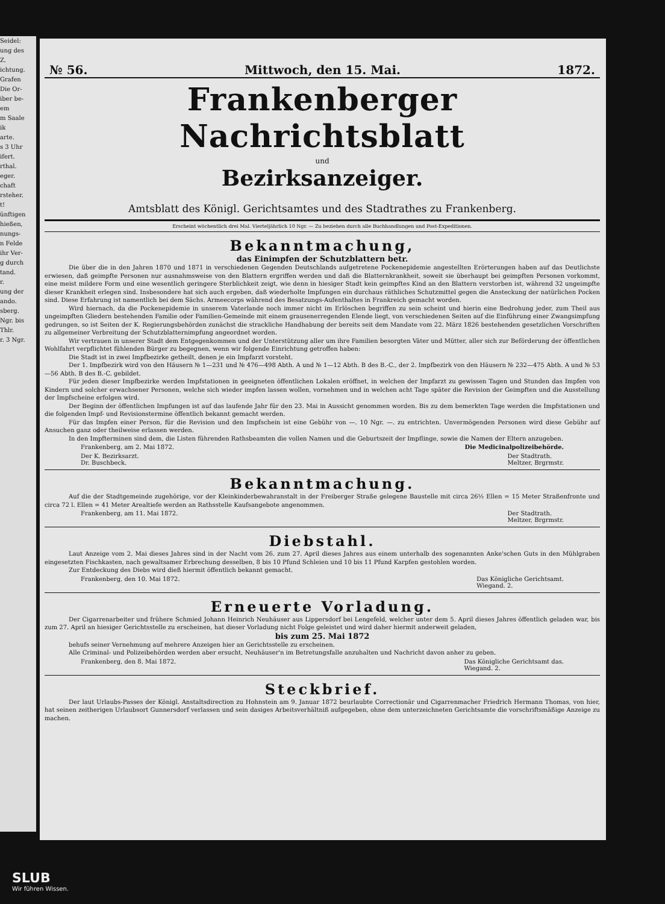Seidel:
ung des
Z.
ichtung.
Grafen
Die Or-
iber be-
em
m Saale
ik
arte.
s 3 Uhr
ifert.
rthal.
eger.
chaft
rsteher.
t!
ünftigen
hießen,
nungs-
n Felde
ihr Ver-
g durch
tand.
r.
ung der
ando.
sberg.
Ngr. bis
Thlr.
r. 3 Ngr.
№ 56. Mittwoch, den 15. Mai. 1872.
Frankenberger Nachrichtsblatt
und
Bezirksanzeiger.
Amtsblatt des Königl. Gerichtsamtes und des Stadtrathes zu Frankenberg.
Erscheint wöchentlich drei Mal. Vierteljährlich 10 Ngr. — Zu beziehen durch alle Buchhandlungen und Post-Expeditionen.
Bekanntmachung,
das Einimpfen der Schutzblattern betr.
Die über die in den Jahren 1870 und 1871 in verschiedenen Gegenden Deutschlands aufgetretene Pockenepidemie angestellten Erörterungen haben auf das Deutlichste erwiesen, daß geimpfte Personen nur ausnahmsweise von den Blattern ergriffen werden und daß die Blatternkrankheit, soweit sie überhaupt bei geimpften Personen vorkommt, eine meist mildere Form und eine wesentlich geringere Sterblichkeit zeigt, wie denn in hiesiger Stadt kein geimpftes Kind an den Blattern verstorben ist, während 32 ungeimpfte dieser Krankheit erlegen sind. Insbesondere hat sich auch ergeben, daß wiederholte Impfungen ein durchaus räthliches Schutzmittel gegen die Ansteckung der natürlichen Pocken sind. Diese Erfahrung ist namentlich bei dem Sächs. Armeecorps während des Besatzungs-Aufenthaltes in Frankreich gemacht worden.
Wird hiernach, da die Pockenepidemie in unserem Vaterlande noch immer nicht im Erlöschen begriffen zu sein scheint und hierin eine Bedrohung jeder, zum Theil aus ungeimpften Gliedern bestehenden Familie oder Familien-Gemeinde mit einem grausenerregenden Elende liegt, von verschiedenen Seiten auf die Einführung einer Zwangsimpfung gedrungen, so ist Seiten der K. Regierungsbehörden zunächst die strackliche Handhabung der bereits seit dem Mandate vom 22. März 1826 bestehenden gesetzlichen Vorschriften zu allgemeiner Verbreitung der Schutzblatternimpfung angeordnet worden.
Wir vertrauen in unserer Stadt dem Entgegenkommen und der Unterstützung aller um ihre Familien besorgten Väter und Mütter, aller sich zur Beförderung der öffentlichen Wohlfahrt verpflichtet fühlenden Bürger zu begegnen, wenn wir folgende Einrichtung getroffen haben:
Die Stadt ist in zwei Impfbezirke getheilt, denen je ein Impfarzt vorsteht.
Der 1. Impfbezirk wird von den Häusern № 1—231 und № 476—498 Abth. A und № 1—12 Abth. B des B.-C., der 2. Impfbezirk von den Häusern № 232—475 Abth. A und № 53—56 Abth. B des B.-C. gebildet.
Für jeden dieser Impfbezirke werden Impfstationen in geeigneten öffentlichen Lokalen eröffnet, in welchen der Impfarzt zu gewissen Tagen und Stunden das Impfen von Kindern und solcher erwachsener Personen, welche sich wieder impfen lassen wollen, vornehmen und in welchen acht Tage später die Revision der Geimpften und die Ausstellung der Impfscheine erfolgen wird.
Der Beginn der öffentlichen Impfungen ist auf das laufende Jahr für den 23. Mai in Aussicht genommen worden. Bis zu dem bemerkten Tage werden die Impfstationen und die folgenden Impf- und Revisionstermine öffentlich bekannt gemacht werden.
Für das Impfen einer Person, für die Revision und den Impfschein ist eine Gebühr von —. 10 Ngr. —. zu entrichten. Unvermögenden Personen wird diese Gebühr auf Ansuchen ganz oder theilweise erlassen werden.
In den Impfterminen sind dem, die Listen führenden Rathsbeamten die vollen Namen und die Geburtszeit der Impflinge, sowie die Namen der Eltern anzugeben.
Frankenberg, am 2. Mai 1872. Die Medicinalpolizeibehörde.
Der K. Bezirksarzt.
Dr. Buschbeck. Der Stadtrath.
Meltzer, Brgrmstr.
Bekanntmachung.
Auf die der Stadtgemeinde zugehörige, vor der Kleinkinderbewahranstalt in der Freiberger Straße gelegene Baustelle mit circa 26½ Ellen = 15 Meter Straßenfronte und circa 72 l. Ellen = 41 Meter Arealtiefe werden an Rathsstelle Kaufsangebote angenommen.
Frankenberg, am 11. Mai 1872. Der Stadtrath.
Meltzer, Brgrmstr.
Diebstahl.
Laut Anzeige vom 2. Mai dieses Jahres sind in der Nacht vom 26. zum 27. April dieses Jahres aus einem unterhalb des sogenannten Anke'schen Guts in den Mühlgraben eingesetzten Fischkasten, nach gewaltsamer Erbrechung desselben, 8 bis 10 Pfund Schleien und 10 bis 11 Pfund Karpfen gestohlen worden.
Zur Entdeckung des Diebs wird dieß hiermit öffentlich bekannt gemacht.
Frankenberg, den 10. Mai 1872. Das Königliche Gerichtsamt.
Wiegand. 2.
Erneuerte Vorladung.
Der Cigarrenarbeiter und frühere Schmied Johann Heinrich Neuhäuser aus Lippersdorf bei Lengefeld, welcher unter dem 5. April dieses Jahres öffentlich geladen war, bis zum 27. April an hiesiger Gerichtsstelle zu erscheinen, hat dieser Vorladung nicht Folge geleistet und wird daher hiermit anderweit geladen,
bis zum 25. Mai 1872
behufs seiner Vernehmung auf mehrere Anzeigen hier an Gerichtsstelle zu erscheinen.
Alle Criminal- und Polizeibehörden werden aber ersucht, Neuhäuser'n im Betretungsfalle anzuhalten und Nachricht davon anher zu geben.
Frankenberg, den 8. Mai 1872. Das Königliche Gerichtsamt das.
Wiegand. 2.
Steckbrief.
Der laut Urlaubs-Passes der Königl. Anstaltsdirection zu Hohnstein am 9. Januar 1872 beurlaubte Correctionär und Cigarrenmacher Friedrich Hermann Thomas, von hier, hat seinen zeitherigen Urlaubsort Gunnersdorf verlassen und sein dasiges Arbeitsverhältniß aufgegeben, ohne dem unterzeichneten Gerichtsamte die vorschriftsmäßige Anzeige zu machen.
SLUB
Wir führen Wissen.